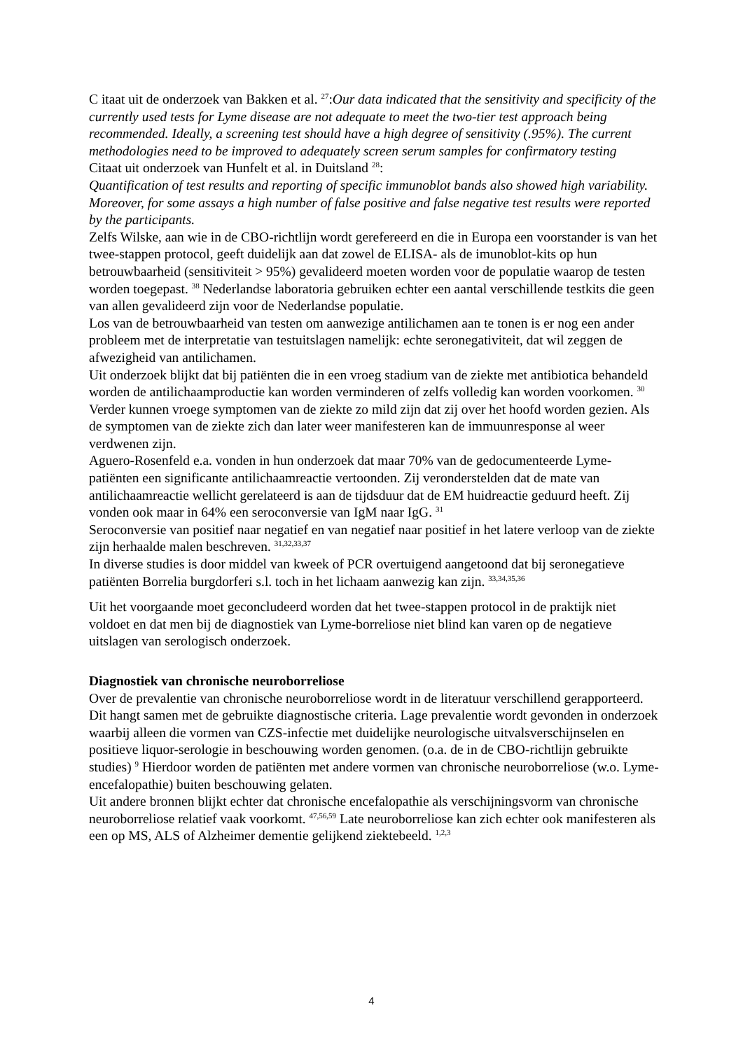C itaat uit de onderzoek van Bakken et al. <sup>27</sup>:Our data indicated that the sensitivity and specificity of the currently used tests for Lyme disease are not adequate to meet the two-tier test approach being recommended. Ideally, a screening test should have a high degree of sensitivity (.95%). The current methodologies need to be improved to adequately screen serum samples for confirmatory testing
Citaat uit onderzoek van Hunfelt et al. in Duitsland <sup>28</sup>:
Quantification of test results and reporting of specific immunoblot bands also showed high variability. Moreover, for some assays a high number of false positive and false negative test results were reported by the participants.
Zelfs Wilske, aan wie in de CBO-richtlijn wordt gerefereerd en die in Europa een voorstander is van het twee-stappen protocol, geeft duidelijk aan dat zowel de ELISA- als de imunoblot-kits op hun betrouwbaarheid (sensitiviteit > 95%) gevalideerd moeten worden voor de populatie waarop de testen worden toegepast. <sup>38</sup> Nederlandse laboratoria gebruiken echter een aantal verschillende testkits die geen van allen gevalideerd zijn voor de Nederlandse populatie.
Los van de betrouwbaarheid van testen om aanwezige antilichamen aan te tonen is er nog een ander probleem met de interpretatie van testuitslagen namelijk: echte seronegativiteit, dat wil zeggen de afwezigheid van antilichamen.
Uit onderzoek blijkt dat bij patiënten die in een vroeg stadium van de ziekte met antibiotica behandeld worden de antilichaamproductie kan worden verminderen of zelfs volledig kan worden voorkomen. <sup>30</sup> Verder kunnen vroege symptomen van de ziekte zo mild zijn dat zij over het hoofd worden gezien. Als de symptomen van de ziekte zich dan later weer manifesteren kan de immuunresponse al weer verdwenen zijn.
Aguero-Rosenfeld e.a. vonden in hun onderzoek dat maar 70% van de gedocumenteerde Lyme-patiënten een significante antilichaamreactie vertoonden. Zij veronderstelden dat de mate van antilichaamreactie wellicht gerelateerd is aan de tijdsduur dat de EM huidreactie geduurd heeft. Zij vonden ook maar in 64% een seroconversie van IgM naar IgG. <sup>31</sup>
Seroconversie van positief naar negatief en van negatief naar positief in het latere verloop van de ziekte zijn herhaalde malen beschreven. <sup>31,32,33,37</sup>
In diverse studies is door middel van kweek of PCR overtuigend aangetoond dat bij seronegatieve patiënten Borrelia burgdorferi s.l. toch in het lichaam aanwezig kan zijn. <sup>33,34,35,36</sup>
Uit het voorgaande moet geconcludeerd worden dat het twee-stappen protocol in de praktijk niet voldoet en dat men bij de diagnostiek van Lyme-borreliose niet blind kan varen op de negatieve uitslagen van serologisch onderzoek.
Diagnostiek van chronische neuroborreliose
Over de prevalentie van chronische neuroborreliose wordt in de literatuur verschillend gerapporteerd. Dit hangt samen met de gebruikte diagnostische criteria. Lage prevalentie wordt gevonden in onderzoek waarbij alleen die vormen van CZS-infectie met duidelijke neurologische uitvalsverschijnselen en positieve liquor-serologie in beschouwing worden genomen. (o.a. de in de CBO-richtlijn gebruikte studies) <sup>9</sup> Hierdoor worden de patiënten met andere vormen van chronische neuroborreliose (w.o. Lyme-encefalopathie) buiten beschouwing gelaten.
Uit andere bronnen blijkt echter dat chronische encefalopathie als verschijningsvorm van chronische neuroborreliose relatief vaak voorkomt. <sup>47,56,59</sup> Late neuroborreliose kan zich echter ook manifesteren als een op MS, ALS of Alzheimer dementie gelijkend ziektebeeld. <sup>1,2,3</sup>
4